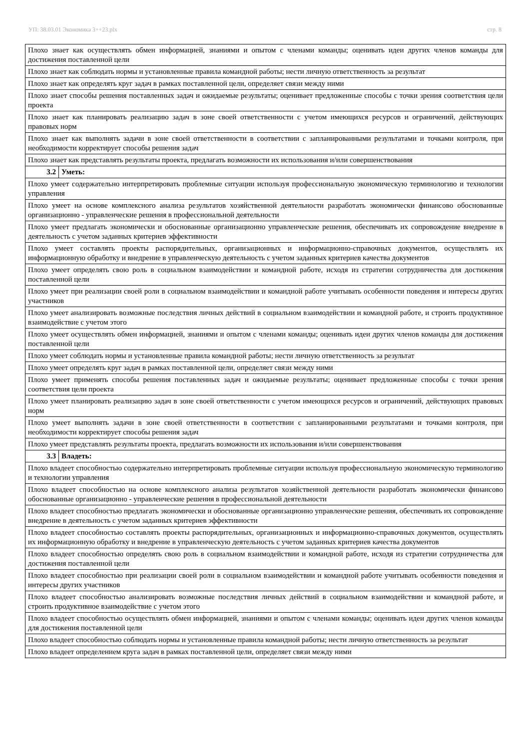УП: 38.03.01 Экономика 3++23.plx стр. 8
| Плохо знает как осуществлять обмен информацией, знаниями и опытом с членами команды; оценивать идеи других членов команды для достижения поставленной цели | |
| Плохо знает как соблюдать нормы и установленные правила командной работы; нести личную ответственность за результат | |
| Плохо знает как определять круг задач в рамках поставленной цели, определяет связи между ними | |
| Плохо знает способы решения поставленных задач и ожидаемые результаты; оценивает предложенные способы с точки зрения соответствия цели проекта | |
| Плохо знает как планировать реализацию задач в зоне своей ответственности с учетом имеющихся ресурсов и ограничений, действующих правовых норм | |
| Плохо знает как выполнять задачи в зоне своей ответственности в соответствии с запланированными результатами и точками контроля, при необходимости корректирует способы решения задач | |
| Плохо знает как представлять результаты проекта, предлагать возможности их использования и/или совершенствования | |
| 3.2 | Уметь: |
| Плохо умеет содержательно интерпретировать проблемные ситуации используя профессиональную экономическую терминологию и технологии управления | |
| Плохо умеет на основе комплексного анализа результатов хозяйственной деятельности разработать экономически финансово обоснованные организационно - управленческие решения в профессиональной деятельности | |
| Плохо умеет предлагать экономически и обоснованные организационно управленческие решения, обеспечивать их сопровождение внедрение в деятельность с учетом заданных критериев эффективности | |
| Плохо умеет составлять проекты распорядительных, организационных и информационно-справочных документов, осуществлять их информационную обработку и внедрение в управленческую деятельность с учетом заданных критериев качества документов | |
| Плохо умеет определять свою роль в социальном взаимодействии и командной работе, исходя из стратегии сотрудничества для достижения поставленной цели | |
| Плохо умеет при реализации своей роли в социальном взаимодействии и командной работе учитывать особенности поведения и интересы других участников | |
| Плохо умеет анализировать возможные последствия личных действий в социальном взаимодействии и командной работе, и строить продуктивное взаимодействие с учетом этого | |
| Плохо умеет осуществлять обмен информацией, знаниями и опытом с членами команды; оценивать идеи других членов команды для достижения поставленной цели | |
| Плохо умеет соблюдать нормы и установленные правила командной работы; нести личную ответственность за результат | |
| Плохо умеет определять круг задач в рамках поставленной цели, определяет связи между ними | |
| Плохо умеет применять способы решения поставленных задач и ожидаемые результаты; оценивает предложенные способы с точки зрения соответствия цели проекта | |
| Плохо умеет планировать реализацию задач в зоне своей ответственности с учетом имеющихся ресурсов и ограничений, действующих правовых норм | |
| Плохо умеет выполнять задачи в зоне своей ответственности в соответствии с запланированными результатами и точками контроля, при необходимости корректирует способы решения задач | |
| Плохо умеет представлять результаты проекта, предлагать возможности их использования и/или совершенствования | |
| 3.3 | Владеть: |
| Плохо владеет способностью содержательно интерпретировать проблемные ситуации используя профессиональную экономическую терминологию и технологии управления | |
| Плохо владеет способностью на основе комплексного анализа результатов хозяйственной деятельности разработать экономически финансово обоснованные организационно - управленческие решения в профессиональной деятельности | |
| Плохо владеет способностью предлагать экономически и обоснованные организационно управленческие решения, обеспечивать их сопровождение внедрение в деятельность с учетом заданных критериев эффективности | |
| Плохо владеет способностью составлять проекты распорядительных, организационных и информационно-справочных документов, осуществлять их информационную обработку и внедрение в управленческую деятельность с учетом заданных критериев качества документов | |
| Плохо владеет способностью определять свою роль в социальном взаимодействии и командной работе, исходя из стратегии сотрудничества для достижения поставленной цели | |
| Плохо владеет способностью при реализации своей роли в социальном взаимодействии и командной работе учитывать особенности поведения и интересы других участников | |
| Плохо владеет способностью анализировать возможные последствия личных действий в социальном взаимодействии и командной работе, и строить продуктивное взаимодействие с учетом этого | |
| Плохо владеет способностью осуществлять обмен информацией, знаниями и опытом с членами команды; оценивать идеи других членов команды для достижения поставленной цели | |
| Плохо владеет способностью соблюдать нормы и установленные правила командной работы; нести личную ответственность за результат | |
| Плохо владеет определением круга задач в рамках поставленной цели, определяет связи между ними | |